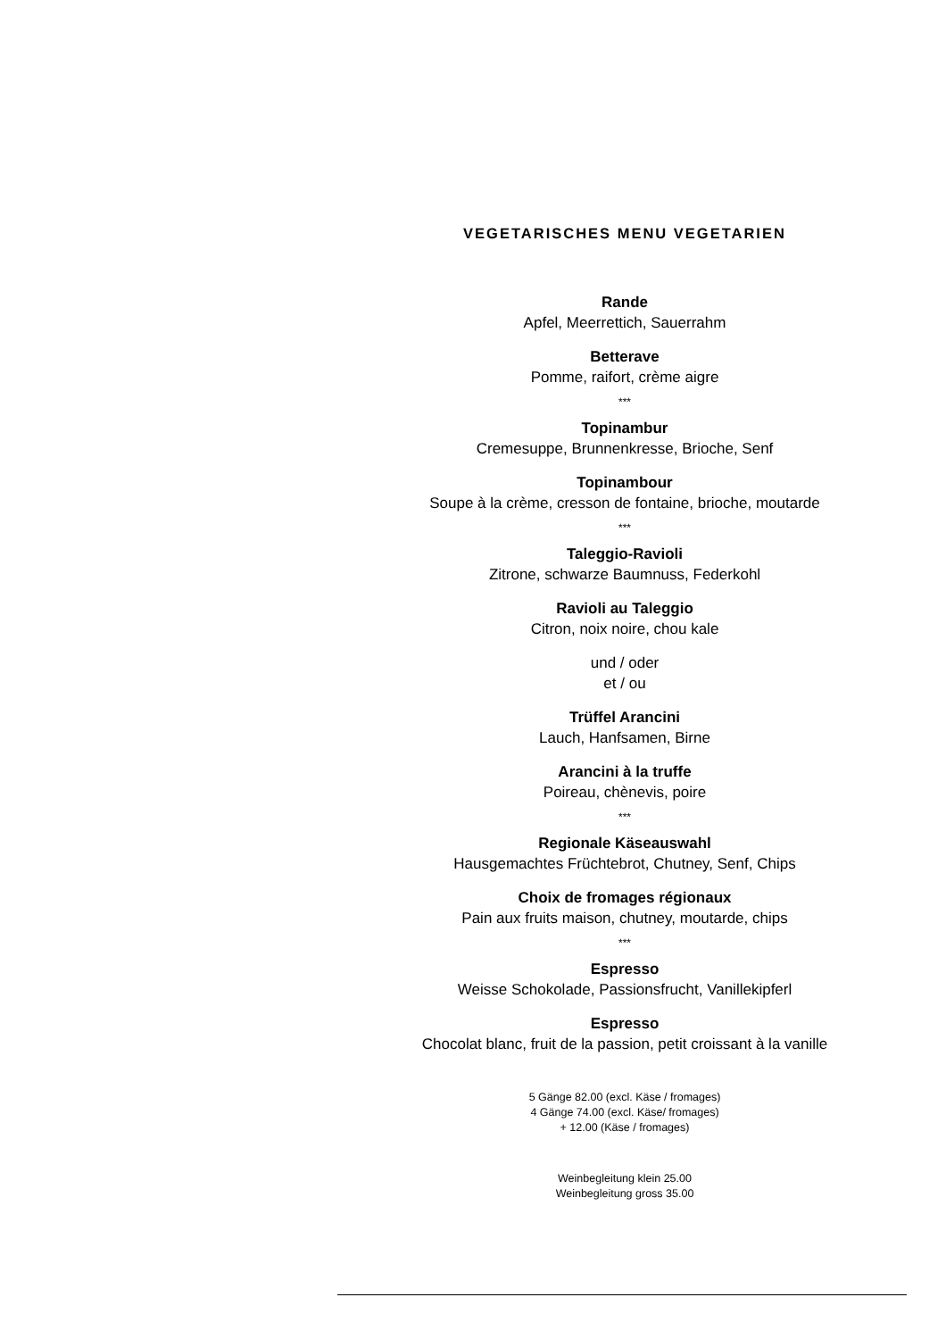VEGETARISCHES MENU VEGETARIEN
Rande
Apfel, Meerrettich, Sauerrahm
Betterave
Pomme, raifort, crème aigre
***
Topinambur
Cremesuppe, Brunnenkresse, Brioche, Senf
Topinambour
Soupe à la crème, cresson de fontaine, brioche, moutarde
***
Taleggio-Ravioli
Zitrone, schwarze Baumnuss, Federkohl
Ravioli au Taleggio
Citron, noix noire, chou kale
und / oder
et / ou
Trüffel Arancini
Lauch, Hanfsamen, Birne
Arancini à la truffe
Poireau, chènevis, poire
***
Regionale Käseauswahl
Hausgemachtes Früchtebrot, Chutney, Senf, Chips
Choix de fromages régionaux
Pain aux fruits maison, chutney, moutarde, chips
***
Espresso
Weisse Schokolade, Passionsfrucht, Vanillekipferl
Espresso
Chocolat blanc, fruit de la passion, petit croissant à la vanille
5 Gänge 82.00 (excl. Käse / fromages)
4 Gänge 74.00 (excl. Käse/ fromages)
+ 12.00 (Käse / fromages)
Weinbegleitung klein 25.00
Weinbegleitung gross 35.00